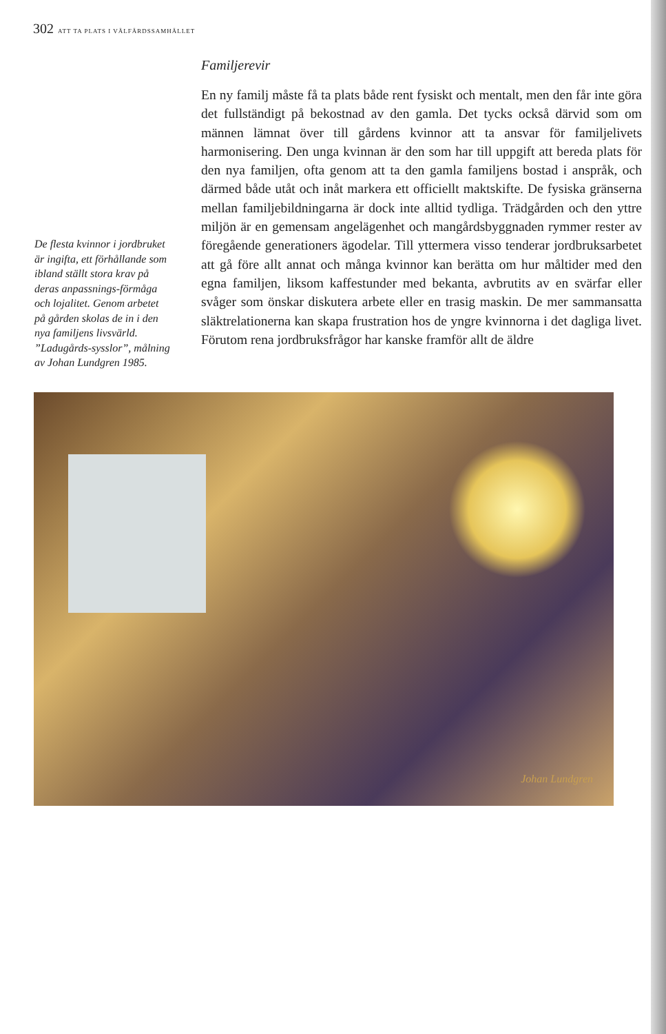302 ATT TA PLATS I VÄLFÄRDSSAMHÄLLET
De flesta kvinnor i jordbruket är ingifta, ett förhållande som ibland ställt stora krav på deras anpassnings-förmåga och lojalitet. Genom arbetet på gården skolas de in i den nya familjens livsvärld. ”Ladugårds-sysslor”, målning av Johan Lundgren 1985.
Familjerevir
En ny familj måste få ta plats både rent fysiskt och mentalt, men den får inte göra det fullständigt på bekostnad av den gamla. Det tycks också därvid som om männen lämnat över till gårdens kvinnor att ta ansvar för familjelivets harmonisering. Den unga kvinnan är den som har till uppgift att bereda plats för den nya familjen, ofta genom att ta den gamla familjens bostad i anspråk, och därmed både utåt och inåt markera ett officiellt maktskifte. De fysiska gränserna mellan familjebildningarna är dock inte alltid tydliga. Trädgården och den yttre miljön är en gemensam angelägenhet och mangårdsbyggnaden rymmer rester av föregående generationers ägodelar. Till yttermera visso tenderar jordbruksarbetet att gå före allt annat och många kvinnor kan berätta om hur måltider med den egna familjen, liksom kaffestunder med bekanta, avbrutits av en svärfar eller svåger som önskar diskutera arbete eller en trasig maskin. De mer sammansatta släktrelationerna kan skapa frustration hos de yngre kvinnorna i det dagliga livet. Förutom rena jordbruksfrågor har kanske framför allt de äldre
Johan Lundgren